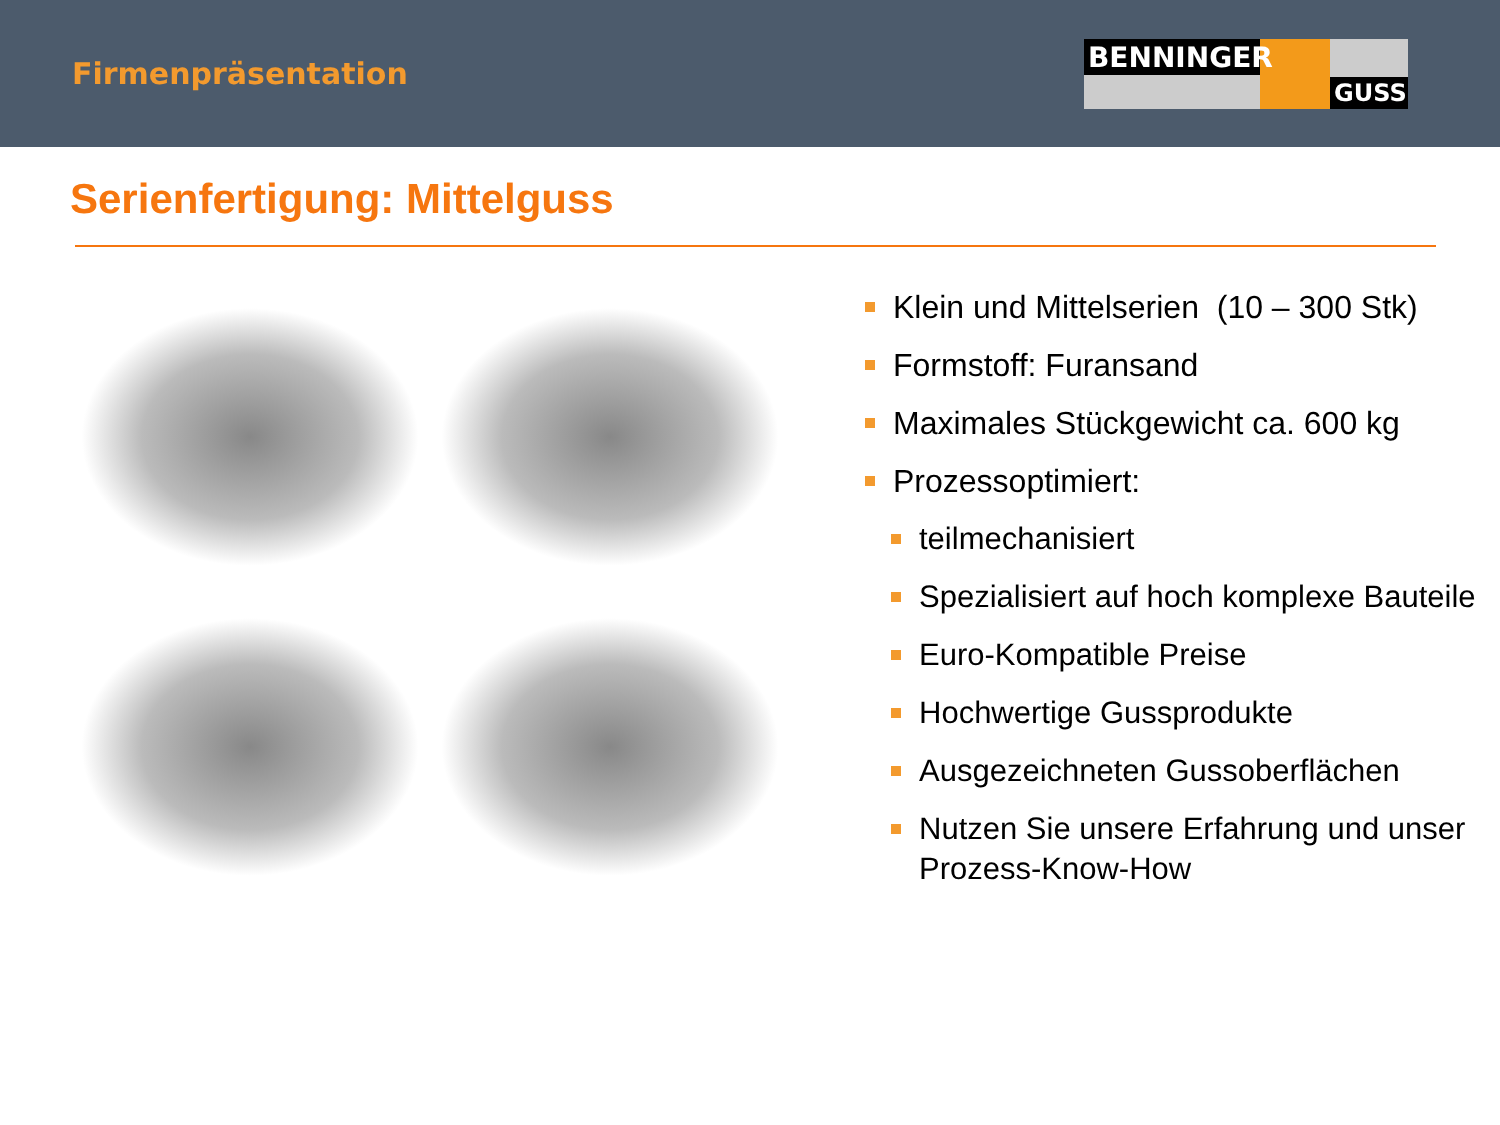Firmenpräsentation
BENNINGER
GUSS
Serienfertigung: Mittelguss
Klein und Mittelserien (10 – 300 Stk)
Formstoff: Furansand
Maximales Stückgewicht ca. 600 kg
Prozessoptimiert:
teilmechanisiert
Spezialisiert auf hoch komplexe Bauteile
Euro-Kompatible Preise
Hochwertige Gussprodukte
Ausgezeichneten Gussoberflächen
Nutzen Sie unsere Erfahrung und unser
Prozess-Know-How